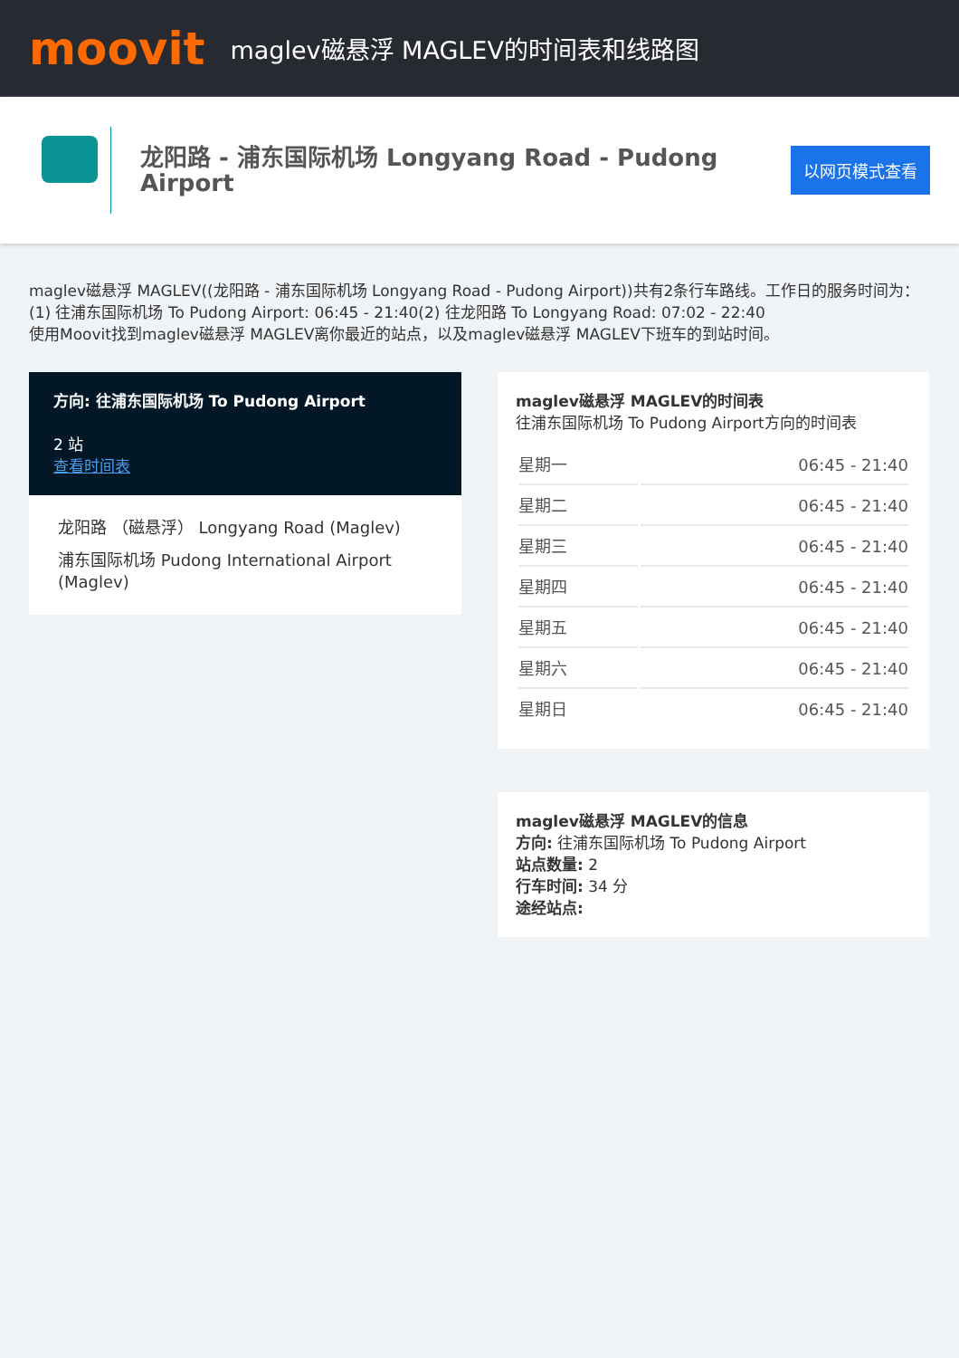moovit
maglev磁悬浮 MAGLEV的时间表和线路图
龙阳路 - 浦东国际机场 Longyang Road - Pudong Airport
以网页模式查看
maglev磁悬浮 MAGLEV((龙阳路 - 浦东国际机场 Longyang Road - Pudong Airport))共有2条行车路线。工作日的服务时间为：
(1) 往浦东国际机场 To Pudong Airport: 06:45 - 21:40(2) 往龙阳路 To Longyang Road: 07:02 - 22:40
使用Moovit找到maglev磁悬浮 MAGLEV离你最近的站点，以及maglev磁悬浮 MAGLEV下班车的到站时间。
方向: 往浦东国际机场 To Pudong Airport
2 站
查看时间表
龙阳路 （磁悬浮） Longyang Road (Maglev)
浦东国际机场 Pudong International Airport (Maglev)
maglev磁悬浮 MAGLEV的时间表
往浦东国际机场 To Pudong Airport方向的时间表
| 星期一 | 06:45 - 21:40 |
| 星期二 | 06:45 - 21:40 |
| 星期三 | 06:45 - 21:40 |
| 星期四 | 06:45 - 21:40 |
| 星期五 | 06:45 - 21:40 |
| 星期六 | 06:45 - 21:40 |
| 星期日 | 06:45 - 21:40 |
maglev磁悬浮 MAGLEV的信息
方向: 往浦东国际机场 To Pudong Airport
站点数量: 2
行车时间: 34 分
途经站点: